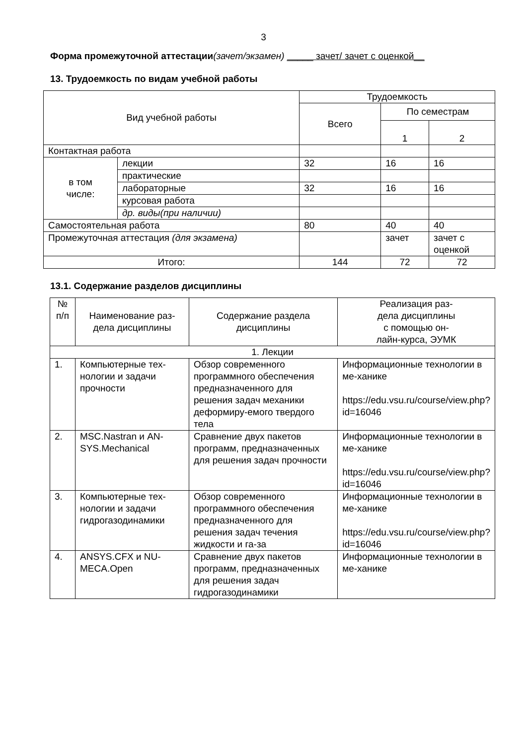3
Форма промежуточной аттестации(зачет/экзамен) _____ зачет/ зачет с оценкой__
13. Трудоемкость по видам учебной работы
| Вид учебной работы | | Трудоемкость | | |
| --- | --- | --- | --- | --- |
| | | Всего | По семестрам | |
| | | | 1 | 2 |
| Контактная работа | | | | |
| в том числе: | лекции | 32 | 16 | 16 |
| | практические | | | |
| | лабораторные | 32 | 16 | 16 |
| | курсовая работа | | | |
| | др. виды(при наличии) | | | |
| Самостоятельная работа | | 80 | 40 | 40 |
| Промежуточная аттестация (для экзамена) | | | зачет | зачет с оценкой |
| Итого: | | 144 | 72 | 72 |
13.1. Содержание разделов дисциплины
| № п/п | Наименование раз- дела дисциплины | Содержание раздела дисциплины | Реализация раз- дела дисциплины с помощью он- лайн-курса, ЭУМК |
| --- | --- | --- | --- |
| 1. Лекции | | | |
| 1. | Компьютерные тех-нологии и задачи прочности | Обзор современного программного обеспечения предназначенного для решения задач механики деформиру-емого твердого тела | Информационные технологии в ме-ханике https://edu.vsu.ru/course/view.php?id=16046 |
| 2. | MSC.Nastran и AN-SYS.Mechanical | Сравнение двух пакетов программ, предназначенных для решения задач прочности | Информационные технологии в ме-ханике https://edu.vsu.ru/course/view.php?id=16046 |
| 3. | Компьютерные тех-нологии и задачи гидрогазодинамики | Обзор современного программного обеспечения предназначенного для решения задач течения жидкости и га-за | Информационные технологии в ме-ханике https://edu.vsu.ru/course/view.php?id=16046 |
| 4. | ANSYS.CFX и NU-MECA.Open | Сравнение двух пакетов программ, предназначенных для решения задач гидрогазодинамики | Информационные технологии в ме-ханике |